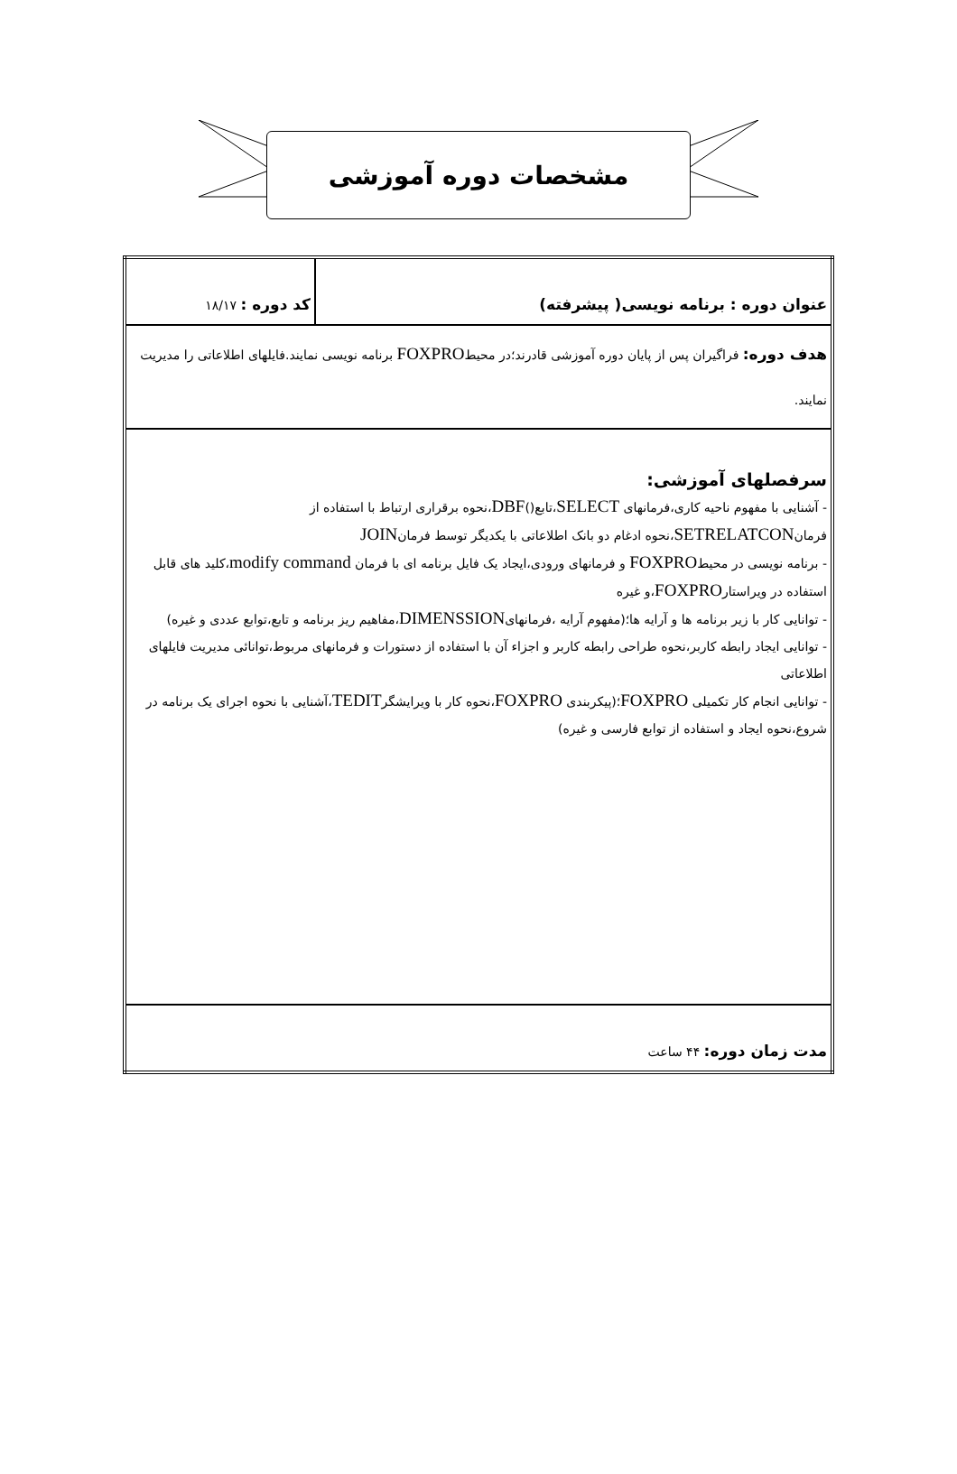مشخصات دوره آموزشی
| عنوان دوره : برنامه نویسی( پیشرفته) | کد دوره : ۱۸/۱۷ |
| هدف دوره: فراگیران پس از پایان دوره آموزشی قادرند؛در محیط FOXPRO برنامه نویسی نمایند.فایلهای اطلاعاتی را مدیریت نمایند. | |
| سرفصلهای آموزشی: - آشنایی با مفهوم ناحیه کاری،فرمانهای SELECT ،تابع() DBF ،نحوه برقراری ارتباط با استفاده از فرمان SETRELATCON ،نحوه ادغام دو بانک اطلاعاتی با یکدیگر توسط فرمان JOIN - برنامه نویسی در محیط FOXPRO و فرمانهای ورودی،ایجاد یک فایل برنامه ای با فرمان modify command ،کلید های قابل استفاده در ویراستار FOXPRO ،و غیره - توانایی کار با زیر برنامه ها و آرایه ها؛(مفهوم آرایه ،فرمانهای DIMENSSION ،مفاهیم ریز برنامه و تابع،توابع عددی و غیره) - توانایی ایجاد رابطه کاربر،نحوه طراحی رابطه کاربر و اجزاء آن با استفاده از دستورات و فرمانهای مربوط،توانائی مدیریت فایلهای اطلاعاتی - توانایی انجام کار تکمیلی FOXPRO ؛(پیکربندی FOXPRO ،نحوه کار با ویرایشگر TEDIT ،آشنایی با نحوه اجرای یک برنامه در شروع،نحوه ایجاد و استفاده از توابع فارسی و غیره) | |
| مدت زمان دوره: ۴۴ ساعت | |